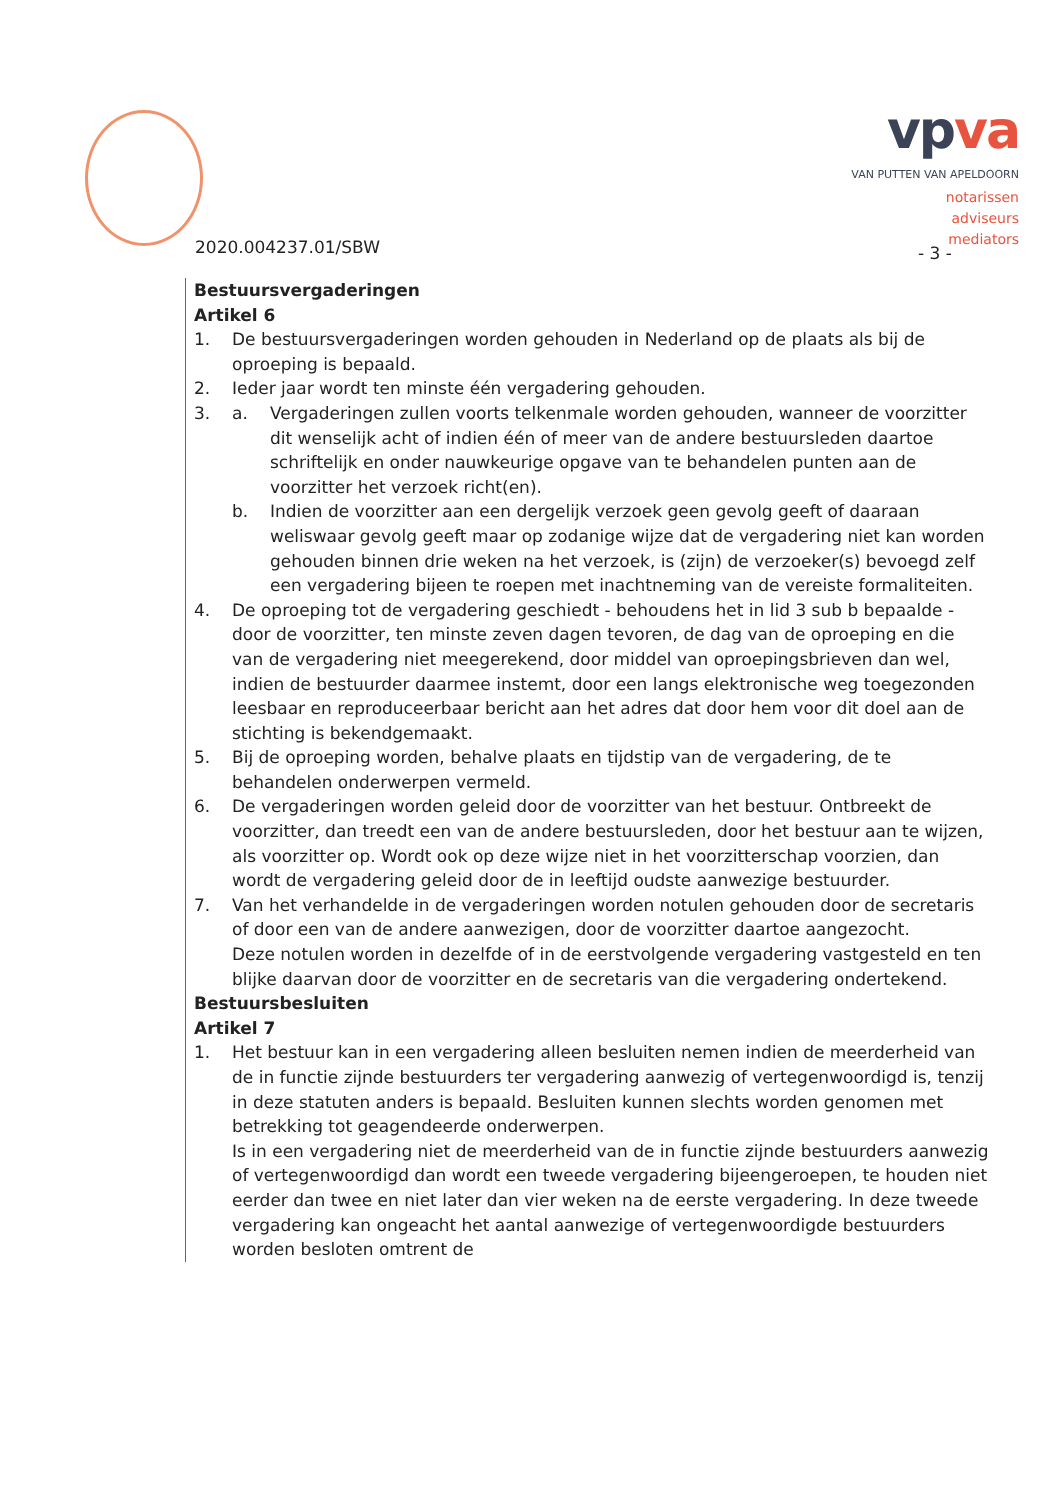vpva
VAN PUTTEN VAN APELDOORN
notarissen
adviseurs
mediators
2020.004237.01/SBW - 3 -
Bestuursvergaderingen
Artikel 6
1. De bestuursvergaderingen worden gehouden in Nederland op de plaats als bij de oproeping is bepaald.
2. Ieder jaar wordt ten minste één vergadering gehouden.
3. a. Vergaderingen zullen voorts telkenmale worden gehouden, wanneer de voorzitter dit wenselijk acht of indien één of meer van de andere bestuursleden daartoe schriftelijk en onder nauwkeurige opgave van te behandelen punten aan de voorzitter het verzoek richt(en).
b. Indien de voorzitter aan een dergelijk verzoek geen gevolg geeft of daaraan weliswaar gevolg geeft maar op zodanige wijze dat de vergadering niet kan worden gehouden binnen drie weken na het verzoek, is (zijn) de verzoeker(s) bevoegd zelf een vergadering bijeen te roepen met inachtneming van de vereiste formaliteiten.
4. De oproeping tot de vergadering geschiedt - behoudens het in lid 3 sub b bepaalde - door de voorzitter, ten minste zeven dagen tevoren, de dag van de oproeping en die van de vergadering niet meegerekend, door middel van oproepingsbrieven dan wel, indien de bestuurder daarmee instemt, door een langs elektronische weg toegezonden leesbaar en reproduceerbaar bericht aan het adres dat door hem voor dit doel aan de stichting is bekendgemaakt.
5. Bij de oproeping worden, behalve plaats en tijdstip van de vergadering, de te behandelen onderwerpen vermeld.
6. De vergaderingen worden geleid door de voorzitter van het bestuur. Ontbreekt de voorzitter, dan treedt een van de andere bestuursleden, door het bestuur aan te wijzen, als voorzitter op. Wordt ook op deze wijze niet in het voorzitterschap voorzien, dan wordt de vergadering geleid door de in leeftijd oudste aanwezige bestuurder.
7. Van het verhandelde in de vergaderingen worden notulen gehouden door de secretaris of door een van de andere aanwezigen, door de voorzitter daartoe aangezocht.
Deze notulen worden in dezelfde of in de eerstvolgende vergadering vastgesteld en ten blijke daarvan door de voorzitter en de secretaris van die vergadering ondertekend.
Bestuursbesluiten
Artikel 7
1. Het bestuur kan in een vergadering alleen besluiten nemen indien de meerderheid van de in functie zijnde bestuurders ter vergadering aanwezig of vertegenwoordigd is, tenzij in deze statuten anders is bepaald. Besluiten kunnen slechts worden genomen met betrekking tot geagendeerde onderwerpen.
Is in een vergadering niet de meerderheid van de in functie zijnde bestuurders aanwezig of vertegenwoordigd dan wordt een tweede vergadering bijeengeroepen, te houden niet eerder dan twee en niet later dan vier weken na de eerste vergadering. In deze tweede vergadering kan ongeacht het aantal aanwezige of vertegenwoordigde bestuurders worden besloten omtrent de